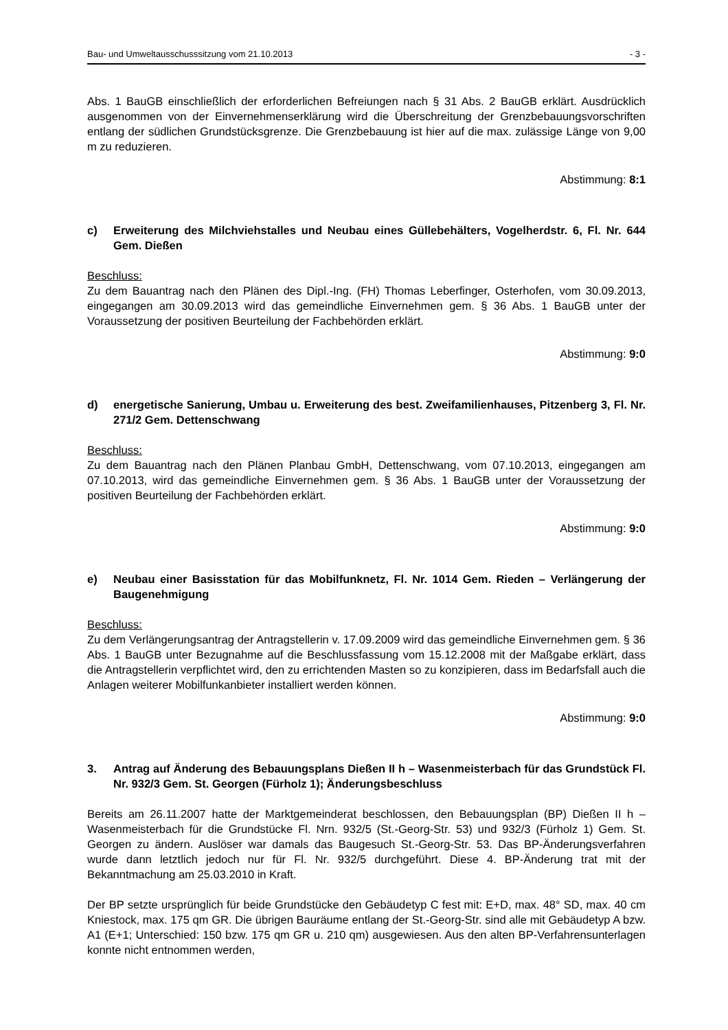Bau- und Umweltausschusssitzung vom 21.10.2013 - 3 -
Abs. 1 BauGB einschließlich der erforderlichen Befreiungen nach § 31 Abs. 2 BauGB erklärt. Ausdrücklich ausgenommen von der Einvernehmenserklärung wird die Überschreitung der Grenzbebauungsvorschriften entlang der südlichen Grundstücksgrenze. Die Grenzbebauung ist hier auf die max. zulässige Länge von 9,00 m zu reduzieren.
Abstimmung: 8:1
c) Erweiterung des Milchviehstalles und Neubau eines Güllebehälters, Vogelherdstr. 6, Fl. Nr. 644 Gem. Dießen
Beschluss:
Zu dem Bauantrag nach den Plänen des Dipl.-Ing. (FH) Thomas Leberfinger, Osterhofen, vom 30.09.2013, eingegangen am 30.09.2013 wird das gemeindliche Einvernehmen gem. § 36 Abs. 1 BauGB unter der Voraussetzung der positiven Beurteilung der Fachbehörden erklärt.
Abstimmung: 9:0
d) energetische Sanierung, Umbau u. Erweiterung des best. Zweifamilienhauses, Pitzenberg 3, Fl. Nr. 271/2 Gem. Dettenschwang
Beschluss:
Zu dem Bauantrag nach den Plänen Planbau GmbH, Dettenschwang, vom 07.10.2013, eingegangen am 07.10.2013, wird das gemeindliche Einvernehmen gem. § 36 Abs. 1 BauGB unter der Voraussetzung der positiven Beurteilung der Fachbehörden erklärt.
Abstimmung: 9:0
e) Neubau einer Basisstation für das Mobilfunknetz, Fl. Nr. 1014 Gem. Rieden – Verlängerung der Baugenehmigung
Beschluss:
Zu dem Verlängerungsantrag der Antragstellerin v. 17.09.2009 wird das gemeindliche Einvernehmen gem. § 36 Abs. 1 BauGB unter Bezugnahme auf die Beschlussfassung vom 15.12.2008 mit der Maßgabe erklärt, dass die Antragstellerin verpflichtet wird, den zu errichtenden Masten so zu konzipieren, dass im Bedarfsfall auch die Anlagen weiterer Mobilfunkanbieter installiert werden können.
Abstimmung: 9:0
3. Antrag auf Änderung des Bebauungsplans Dießen II h – Wasenmeisterbach für das Grundstück Fl. Nr. 932/3 Gem. St. Georgen (Fürholz 1); Änderungsbeschluss
Bereits am 26.11.2007 hatte der Marktgemeinderat beschlossen, den Bebauungsplan (BP) Dießen II h – Wasenmeisterbach für die Grundstücke Fl. Nrn. 932/5 (St.-Georg-Str. 53) und 932/3 (Fürholz 1) Gem. St. Georgen zu ändern. Auslöser war damals das Baugesuch St.-Georg-Str. 53. Das BP-Änderungsverfahren wurde dann letztlich jedoch nur für Fl. Nr. 932/5 durchgeführt. Diese 4. BP-Änderung trat mit der Bekanntmachung am 25.03.2010 in Kraft.
Der BP setzte ursprünglich für beide Grundstücke den Gebäudetyp C fest mit: E+D, max. 48° SD, max. 40 cm Kniestock, max. 175 qm GR. Die übrigen Bauräume entlang der St.-Georg-Str. sind alle mit Gebäudetyp A bzw. A1 (E+1; Unterschied: 150 bzw. 175 qm GR u. 210 qm) ausgewiesen. Aus den alten BP-Verfahrensunterlagen konnte nicht entnommen werden,